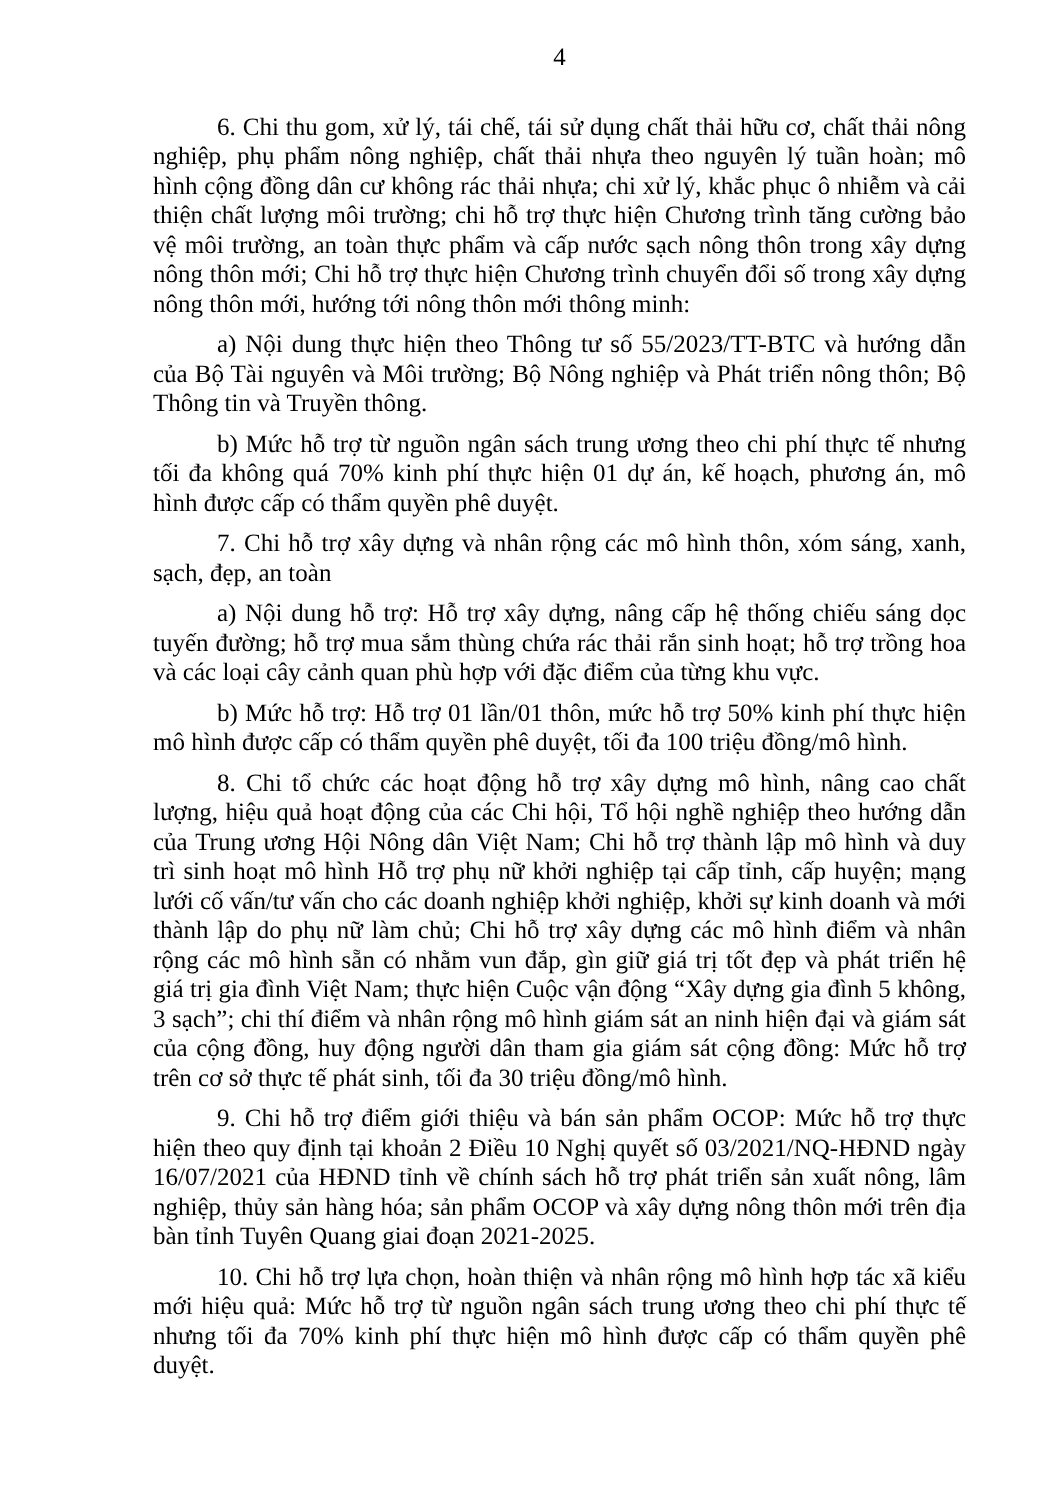4
6. Chi thu gom, xử lý, tái chế, tái sử dụng chất thải hữu cơ, chất thải nông nghiệp, phụ phẩm nông nghiệp, chất thải nhựa theo nguyên lý tuần hoàn; mô hình cộng đồng dân cư không rác thải nhựa; chi xử lý, khắc phục ô nhiễm và cải thiện chất lượng môi trường; chi hỗ trợ thực hiện Chương trình tăng cường bảo vệ môi trường, an toàn thực phẩm và cấp nước sạch nông thôn trong xây dựng nông thôn mới; Chi hỗ trợ thực hiện Chương trình chuyển đổi số trong xây dựng nông thôn mới, hướng tới nông thôn mới thông minh:
a) Nội dung thực hiện theo Thông tư số 55/2023/TT-BTC và hướng dẫn của Bộ Tài nguyên và Môi trường; Bộ Nông nghiệp và Phát triển nông thôn; Bộ Thông tin và Truyền thông.
b) Mức hỗ trợ từ nguồn ngân sách trung ương theo chi phí thực tế nhưng tối đa không quá 70% kinh phí thực hiện 01 dự án, kế hoạch, phương án, mô hình được cấp có thẩm quyền phê duyệt.
7. Chi hỗ trợ xây dựng và nhân rộng các mô hình thôn, xóm sáng, xanh, sạch, đẹp, an toàn
a) Nội dung hỗ trợ: Hỗ trợ xây dựng, nâng cấp hệ thống chiếu sáng dọc tuyến đường; hỗ trợ mua sắm thùng chứa rác thải rắn sinh hoạt; hỗ trợ trồng hoa và các loại cây cảnh quan phù hợp với đặc điểm của từng khu vực.
b) Mức hỗ trợ: Hỗ trợ 01 lần/01 thôn, mức hỗ trợ 50% kinh phí thực hiện mô hình được cấp có thẩm quyền phê duyệt, tối đa 100 triệu đồng/mô hình.
8. Chi tổ chức các hoạt động hỗ trợ xây dựng mô hình, nâng cao chất lượng, hiệu quả hoạt động của các Chi hội, Tổ hội nghề nghiệp theo hướng dẫn của Trung ương Hội Nông dân Việt Nam; Chi hỗ trợ thành lập mô hình và duy trì sinh hoạt mô hình Hỗ trợ phụ nữ khởi nghiệp tại cấp tỉnh, cấp huyện; mạng lưới cố vấn/tư vấn cho các doanh nghiệp khởi nghiệp, khởi sự kinh doanh và mới thành lập do phụ nữ làm chủ; Chi hỗ trợ xây dựng các mô hình điểm và nhân rộng các mô hình sẵn có nhằm vun đắp, gìn giữ giá trị tốt đẹp và phát triển hệ giá trị gia đình Việt Nam; thực hiện Cuộc vận động “Xây dựng gia đình 5 không, 3 sạch”; chi thí điểm và nhân rộng mô hình giám sát an ninh hiện đại và giám sát của cộng đồng, huy động người dân tham gia giám sát cộng đồng: Mức hỗ trợ trên cơ sở thực tế phát sinh, tối đa 30 triệu đồng/mô hình.
9. Chi hỗ trợ điểm giới thiệu và bán sản phẩm OCOP: Mức hỗ trợ thực hiện theo quy định tại khoản 2 Điều 10 Nghị quyết số 03/2021/NQ-HĐND ngày 16/07/2021 của HĐND tỉnh về chính sách hỗ trợ phát triển sản xuất nông, lâm nghiệp, thủy sản hàng hóa; sản phẩm OCOP và xây dựng nông thôn mới trên địa bàn tỉnh Tuyên Quang giai đoạn 2021-2025.
10. Chi hỗ trợ lựa chọn, hoàn thiện và nhân rộng mô hình hợp tác xã kiểu mới hiệu quả: Mức hỗ trợ từ nguồn ngân sách trung ương theo chi phí thực tế nhưng tối đa 70% kinh phí thực hiện mô hình được cấp có thẩm quyền phê duyệt.